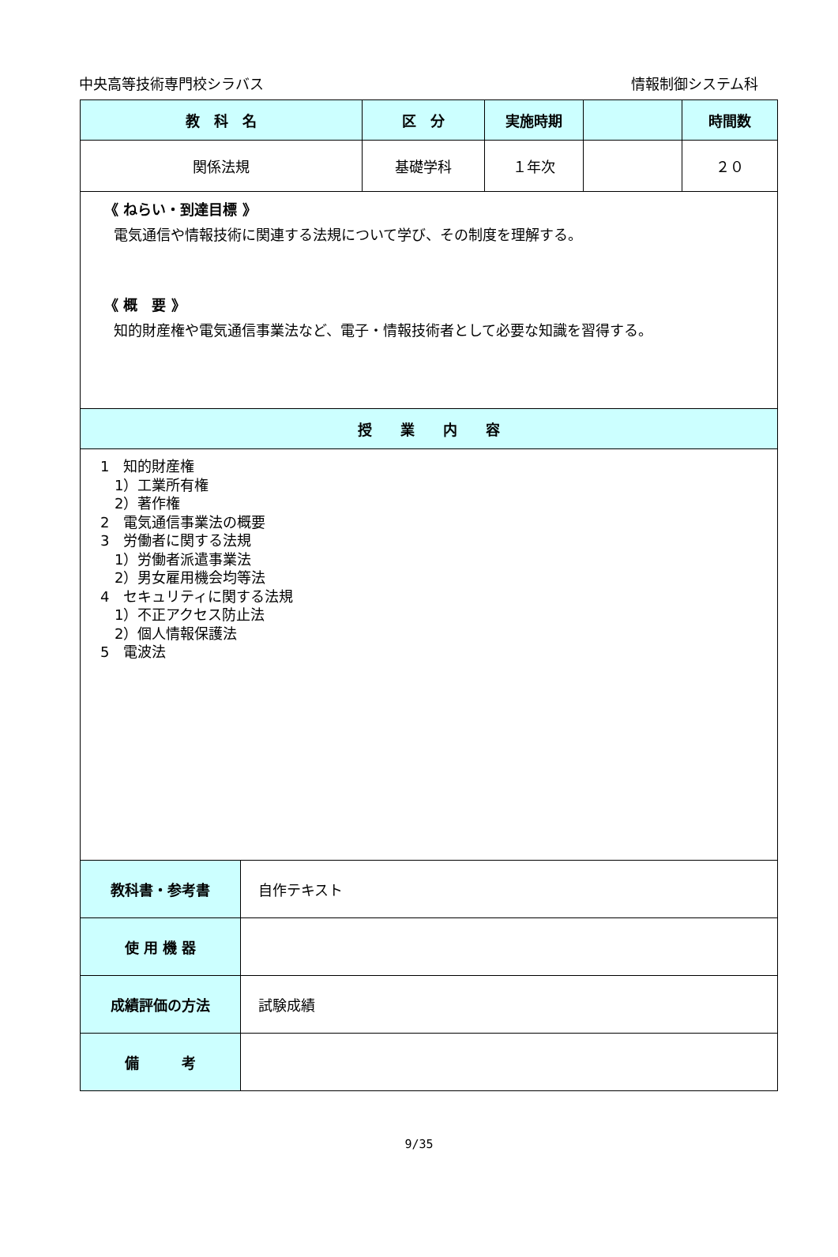中央高等技術専門校シラバス 情報制御システム科
| 教 科 名 | 区 分 | 実施時期 | | 時間数 |
| --- | --- | --- | --- | --- |
| 関係法規 | 基礎学科 | １年次 | | ２０ |
| 《 ねらい・到達目標 》 電気通信や情報技術に関連する法規について学び、その制度を理解する。 《 概 要 》 知的財産権や電気通信事業法など、電子・情報技術者として必要な知識を習得する。 | | | | |
| 授 業 内 容 | | | | |
| 1 知的財産権 1）工業所有権 2）著作権 2 電気通信事業法の概要 3 労働者に関する法規 1）労働者派遣事業法 2）男女雇用機会均等法 4 セキュリティに関する法規 1）不正アクセス防止法 2）個人情報保護法 5 電波法 | | | | |
| 教科書・参考書 | 自作テキスト |
| 使 用 機 器 | |
| 成績評価の方法 | 試験成績 |
| 備 考 | |
9/35